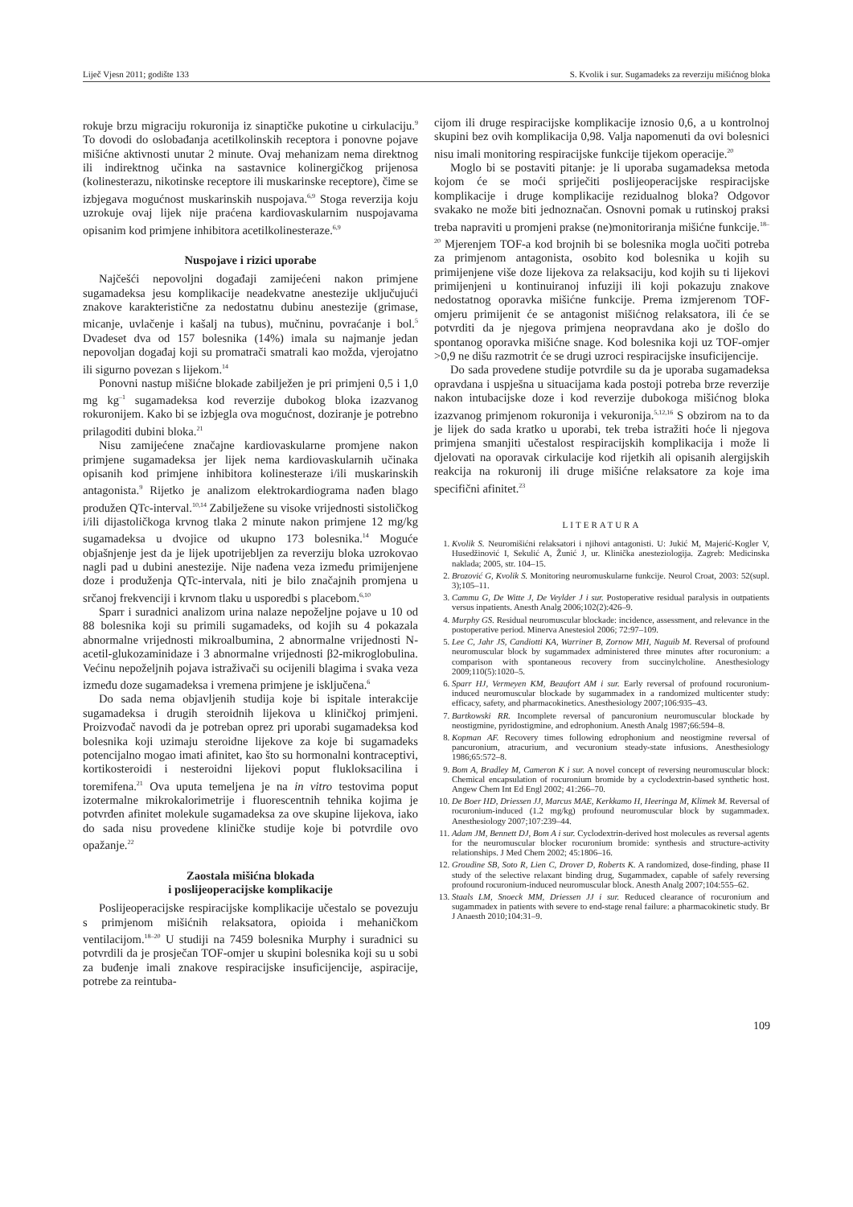Liječ Vjesn 2011; godište 133 S. Kvolik i sur. Sugamadeks za reverziju mišićnog bloka
rokuje brzu migraciju rokuronija iz sinaptičke pukotine u cirkulaciju.<sup>9</sup> To dovodi do oslobađanja acetilkolinskih receptora i ponovne pojave mišićne aktivnosti unutar 2 minute. Ovaj mehanizam nema direktnog ili indirektnog učinka na sastavnice kolinergičkog prijenosa (kolinesterazu, nikotinske receptore ili muskarinske receptore), čime se izbjegava mogućnost muskarinskih nuspojava.<sup>6,9</sup> Stoga reverzija koju uzrokuje ovaj lijek nije praćena kardiovaskularnim nuspojavama opisanim kod primjene inhibitora acetilkolinesteraze.<sup>6,9</sup>
Nuspojave i rizici uporabe
Najčešći nepovoljni događaji zamijećeni nakon primjene sugamadeksa jesu komplikacije neadekvatne anestezije uključujući znakove karakteristične za nedostatnu dubinu anestezije (grimase, micanje, uvlačenje i kašalj na tubus), mučninu, povraćanje i bol.<sup>5</sup> Dvadeset dva od 157 bolesnika (14%) imala su najmanje jedan nepovoljan događaj koji su promatrači smatrali kao možda, vjerojatno ili sigurno povezan s lijekom.<sup>14</sup>
Ponovni nastup mišićne blokade zabilježen je pri primjeni 0,5 i 1,0 mg kg<sup>–1</sup> sugamadeksa kod reverzije dubokog bloka izazvanog rokuronijem. Kako bi se izbjegla ova mogućnost, doziranje je potrebno prilagoditi dubini bloka.<sup>21</sup>
Nisu zamijećene značajne kardiovaskularne promjene nakon primjene sugamadeksa jer lijek nema kardiovaskularnih učinaka opisanih kod primjene inhibitora kolinesteraze i/ili muskarinskih antagonista.<sup>9</sup> Rijetko je analizom elektrokardiograma nađen blago produžen QTc-interval.<sup>10,14</sup> Zabilježene su visoke vrijednosti sistoličkog i/ili dijastoličkoga krvnog tlaka 2 minute nakon primjene 12 mg/kg sugamadeksa u dvojice od ukupno 173 bolesnika.<sup>14</sup> Moguće objašnjenje jest da je lijek upotrijebljen za reverziju bloka uzrokovao nagli pad u dubini anestezije. Nije nađena veza između primijenjene doze i produženja QTc-intervala, niti je bilo značajnih promjena u srčanoj frekvenciji i krvnom tlaku u usporedbi s placebom.<sup>6,10</sup>
Sparr i suradnici analizom urina nalaze nepoželjne pojave u 10 od 88 bolesnika koji su primili sugamadeks, od kojih su 4 pokazala abnormalne vrijednosti mikroalbumina, 2 abnormalne vrijednosti N-acetil-glukozaminidaze i 3 abnormalne vrijednosti β2-mikroglobulina. Većinu nepoželjnih pojava istraživači su ocijenili blagima i svaka veza između doze sugamadeksa i vremena primjene je isključena.<sup>6</sup>
Do sada nema objavljenih studija koje bi ispitale interakcije sugamadeksa i drugih steroidnih lijekova u kliničkoj primjeni. Proizvođač navodi da je potreban oprez pri uporabi sugamadeksa kod bolesnika koji uzimaju steroidne lijekove za koje bi sugamadeks potencijalno mogao imati afinitet, kao što su hormonalni kontraceptivi, kortikosteroidi i nesteroidni lijekovi poput flukloksacilina i toremifena.<sup>21</sup> Ova uputa temeljena je na in vitro testovima poput izotermalne mikrokalorimetrije i fluorescentnih tehnika kojima je potvrđen afinitet molekule sugamadeksa za ove skupine lijekova, iako do sada nisu provedene kliničke studije koje bi potvrdile ovo opažanje.<sup>22</sup>
Zaostala mišićna blokada
i poslijeoperacijske komplikacije
Poslijeoperacijske respiracijske komplikacije učestalo se povezuju s primjenom mišićnih relaksatora, opioida i mehaničkom ventilacijom.<sup>18–20</sup> U studiji na 7459 bolesnika Murphy i suradnici su potvrdili da je prosječan TOF-omjer u skupini bolesnika koji su u sobi za buđenje imali znakove respiracijske insuficijencije, aspiracije, potrebe za reintuba-
cijom ili druge respiracijske komplikacije iznosio 0,6, a u kontrolnoj skupini bez ovih komplikacija 0,98. Valja napomenuti da ovi bolesnici nisu imali monitoring respiracijske funkcije tijekom operacije.<sup>20</sup>
Moglo bi se postaviti pitanje: je li uporaba sugamadeksa metoda kojom će se moći spriječiti poslijeoperacijske respiracijske komplikacije i druge komplikacije rezidualnog bloka? Odgovor svakako ne može biti jednoznačan. Osnovni pomak u rutinskoj praksi treba napraviti u promjeni prakse (ne)monitoriranja mišićne funkcije.<sup>18–20</sup> Mjerenjem TOF-a kod brojnih bi se bolesnika mogla uočiti potreba za primjenom antagonista, osobito kod bolesnika u kojih su primijenjene više doze lijekova za relaksaciju, kod kojih su ti lijekovi primijenjeni u kontinuiranoj infuziji ili koji pokazuju znakove nedostatnog oporavka mišićne funkcije. Prema izmjerenom TOF-omjeru primijenit će se antagonist mišićnog relaksatora, ili će se potvrditi da je njegova primjena neopravdana ako je došlo do spontanog oporavka mišićne snage. Kod bolesnika koji uz TOF-omjer >0,9 ne dišu razmotrit će se drugi uzroci respiracijske insuficijencije.
Do sada provedene studije potvrdile su da je uporaba sugamadeksa opravdana i uspješna u situacijama kada postoji potreba brze reverzije nakon intubacijske doze i kod reverzije dubokoga mišićnog bloka izazvanog primjenom rokuronija i vekuronija.<sup>5,12,16</sup> S obzirom na to da je lijek do sada kratko u uporabi, tek treba istražiti hoće li njegova primjena smanjiti učestalost respiracijskih komplikacija i može li djelovati na oporavak cirkulacije kod rijetkih ali opisanih alergijskih reakcija na rokuronij ili druge mišićne relaksatore za koje ima specifični afinitet.<sup>23</sup>
LITERATURA
1. Kvolik S. Neuromišićni relaksatori i njihovi antagonisti. U: Jukić M, Majerić-Kogler V, Husedžinović I, Sekulić A, Žunić J, ur. Klinička anesteziologija. Zagreb: Medicinska naklada; 2005, str. 104–15.
2. Brozović G, Kvolik S. Monitoring neuromuskularne funkcije. Neurol Croat, 2003: 52(supl. 3);105–11.
3. Cammu G, De Witte J, De Veylder J i sur. Postoperative residual paralysis in outpatients versus inpatients. Anesth Analg 2006;102(2):426–9.
4. Murphy GS. Residual neuromuscular blockade: incidence, assessment, and relevance in the postoperative period. Minerva Anestesiol 2006; 72:97–109.
5. Lee C, Jahr JS, Candiotti KA, Warriner B, Zornow MH, Naguib M. Reversal of profound neuromuscular block by sugammadex administered three minutes after rocuronium: a comparison with spontaneous recovery from succinylcholine. Anesthesiology 2009;110(5):1020–5.
6. Sparr HJ, Vermeyen KM, Beaufort AM i sur. Early reversal of profound rocuronium-induced neuromuscular blockade by sugammadex in a randomized multicenter study: efficacy, safety, and pharmacokinetics. Anesthesiology 2007;106:935–43.
7. Bartkowski RR. Incomplete reversal of pancuronium neuromuscular blockade by neostigmine, pyridostigmine, and edrophonium. Anesth Analg 1987;66:594–8.
8. Kopman AF. Recovery times following edrophonium and neostigmine reversal of pancuronium, atracurium, and vecuronium steady-state infusions. Anesthesiology 1986;65:572–8.
9. Bom A, Bradley M, Cameron K i sur. A novel concept of reversing neuromuscular block: Chemical encapsulation of rocuronium bromide by a cyclodextrin-based synthetic host. Angew Chem Int Ed Engl 2002; 41:266–70.
10. De Boer HD, Driessen JJ, Marcus MAE, Kerkkamo H, Heeringa M, Klimek M. Reversal of rocuronium-induced (1.2 mg/kg) profound neuromuscular block by sugammadex. Anesthesiology 2007;107:239–44.
11. Adam JM, Bennett DJ, Bom A i sur. Cyclodextrin-derived host molecules as reversal agents for the neuromuscular blocker rocuronium bromide: synthesis and structure-activity relationships. J Med Chem 2002; 45:1806–16.
12. Groudine SB, Soto R, Lien C, Drover D, Roberts K. A randomized, dose-finding, phase II study of the selective relaxant binding drug, Sugammadex, capable of safely reversing profound rocuronium-induced neuromuscular block. Anesth Analg 2007;104:555–62.
13. Staals LM, Snoeck MM, Driessen JJ i sur. Reduced clearance of rocuronium and sugammadex in patients with severe to end-stage renal failure: a pharmacokinetic study. Br J Anaesth 2010;104:31–9.
109